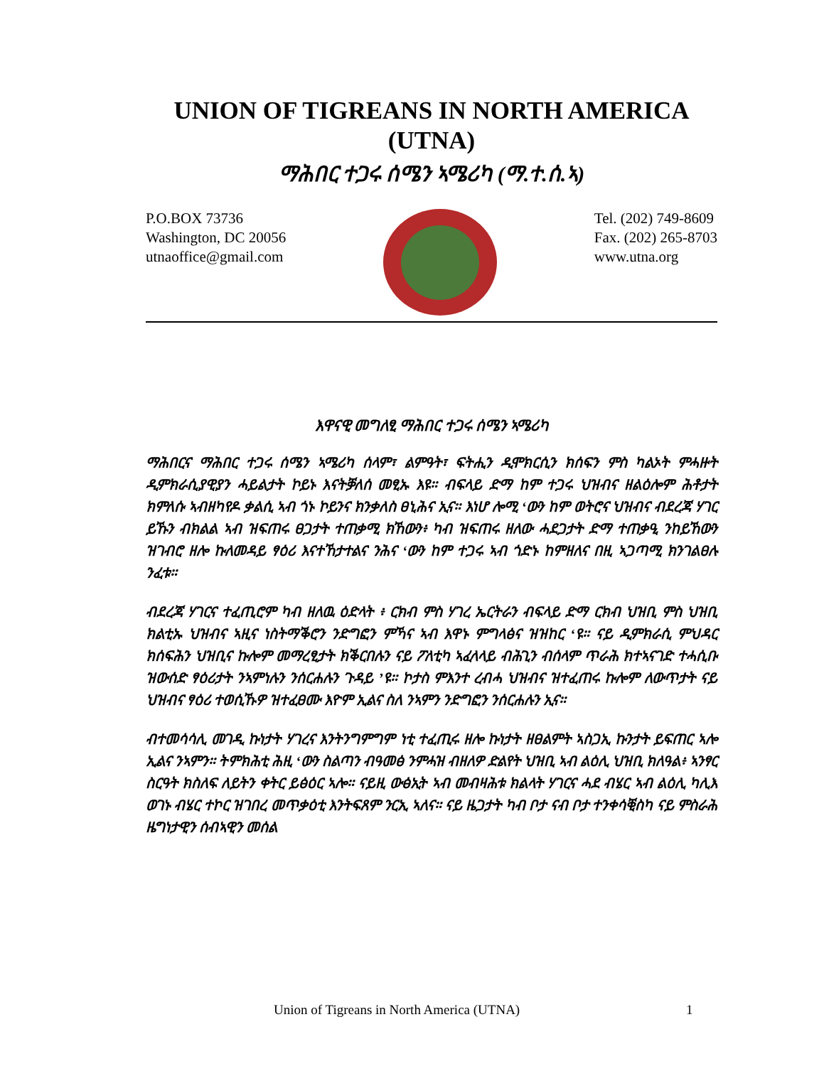UNION OF TIGREANS IN NORTH AMERICA
(UTNA)
ማሕበር ተጋሩ ሰሜን ኣሜሪካ (ማ.ተ.ሰ.ኣ)
P.O.BOX 73736
Washington, DC 20056
utnaoffice@gmail.com
Tel. (202) 749-8609
Fax. (202) 265-8703
www.utna.org
እዋናዊ መግለፂ ማሕበር ተጋሩ ሰሜን ኣሜሪካ
ማሕበርና ማሕበር ተጋሩ ሰሜን ኣሜሪካ ሰላም፣ ልምዓት፣ ፍትሒን ዲሞክርሲን ክሰፍን ምስ ካልኦት ምሓዙት ዲምክራሲያዊያን ሓይልታት ኮይኑ እናትቓለሰ መፂኡ እዩ። ብፍላይ ድማ ከም ተጋሩ ህዝብና ዘልዕሎም ሕቶታት ክምለሱ ኣብዘካየዶ ቃልሲ ኣብ ጎኑ ኮይንና ክንቃለስ ፀኒሕና ኢና። እነሆ ሎሚ ‘ውን ከም ወትሮና ህዝብና ብደረጃ ሃገር ይኹን ብክልል ኣብ ዝፍጠሩ ፀጋታት ተጠቃሚ ክኸውን፥ ካብ ዝፍጠሩ ዘለው ሓደጋታት ድማ ተጠቃዒ ንከይኸውን ዝገብሮ ዘሎ ኩለመዳይ ፃዕሪ እናተኸታተልና ንሕና ‘ውን ከም ተጋሩ ኣብ ጎድኑ ከምዘለና በዚ ኣጋጣሚ ክንገልፀሉ ንፈቱ።
ብደረጃ ሃገርና ተፈጢሮም ካብ ዘለዉ ዕድላት ፥ ርክብ ምስ ሃገረ ኤርትራን ብፍላይ ድማ ርክብ ህዝቢ ምስ ህዝቢ ክልቲኡ ህዝብና ኣዚና ነስትማቕሮን ንድግፎን ምኻና ኣብ እዋኑ ምግላፅና ዝዝከር ‘ዩ። ናይ ዲምክራሲ ምህዳር ክሰፍሕን ህዝቢና ኩሎም መማረፂታት ክቕርበሉን ናይ ፖለቲካ ኣፈላላይ ብሕጊን ብሰላም ጥራሕ ክተኣናገድ ተሓሲቡ ዝውሰድ ፃዕሪታት ንኣምነሉን ንሰርሐሉን ጉዳይ ’ዩ። ኮታስ ምእንተ ረብሓ ህዝብና ዝተፈጠሩ ኩሎም ለውጥታት ናይ ህዝብና ፃዕሪ ተወሲኹዎ ዝተፈፀሙ እዮም ኢልና ስለ ንኣምን ንድግፎን ንሰርሐሉን ኢና።
ብተመሳሳሊ መገዲ ኩነታት ሃገረና እንትንግምግም ነቲ ተፈጢሩ ዘሎ ኩነታት ዘፀልምት ኣስጋኢ ኩንታት ይፍጠር ኣሎ ኢልና ንኣምን። ትምክሕቲ ሕዚ ‘ውን ስልጣን ብዓመፅ ንምሓዝ ብዘለዎ ድልየት ህዝቢ ኣብ ልዕሊ ህዝቢ ክለዓል፥ ኣንፃር ስርዓት ክስለፍ ለይትን ቀትር ይፅዕር ኣሎ። ናይዚ ውፅኢት ኣብ መብዛሕቱ ክልላት ሃገርና ሓደ ብሄር ኣብ ልዕሊ ካሊእ ወገኑ ብሄር ተኮር ዝገበረ መጥቃዕቲ እንትፍጸም ንርኢ ኣለና። ናይ ዜጋታት ካብ ቦታ ናብ ቦታ ተንቀሳቒስካ ናይ ምስራሕ ዜግነታዊን ሰብኣዊን መሰል
Union of Tigreans in North America (UTNA) 1